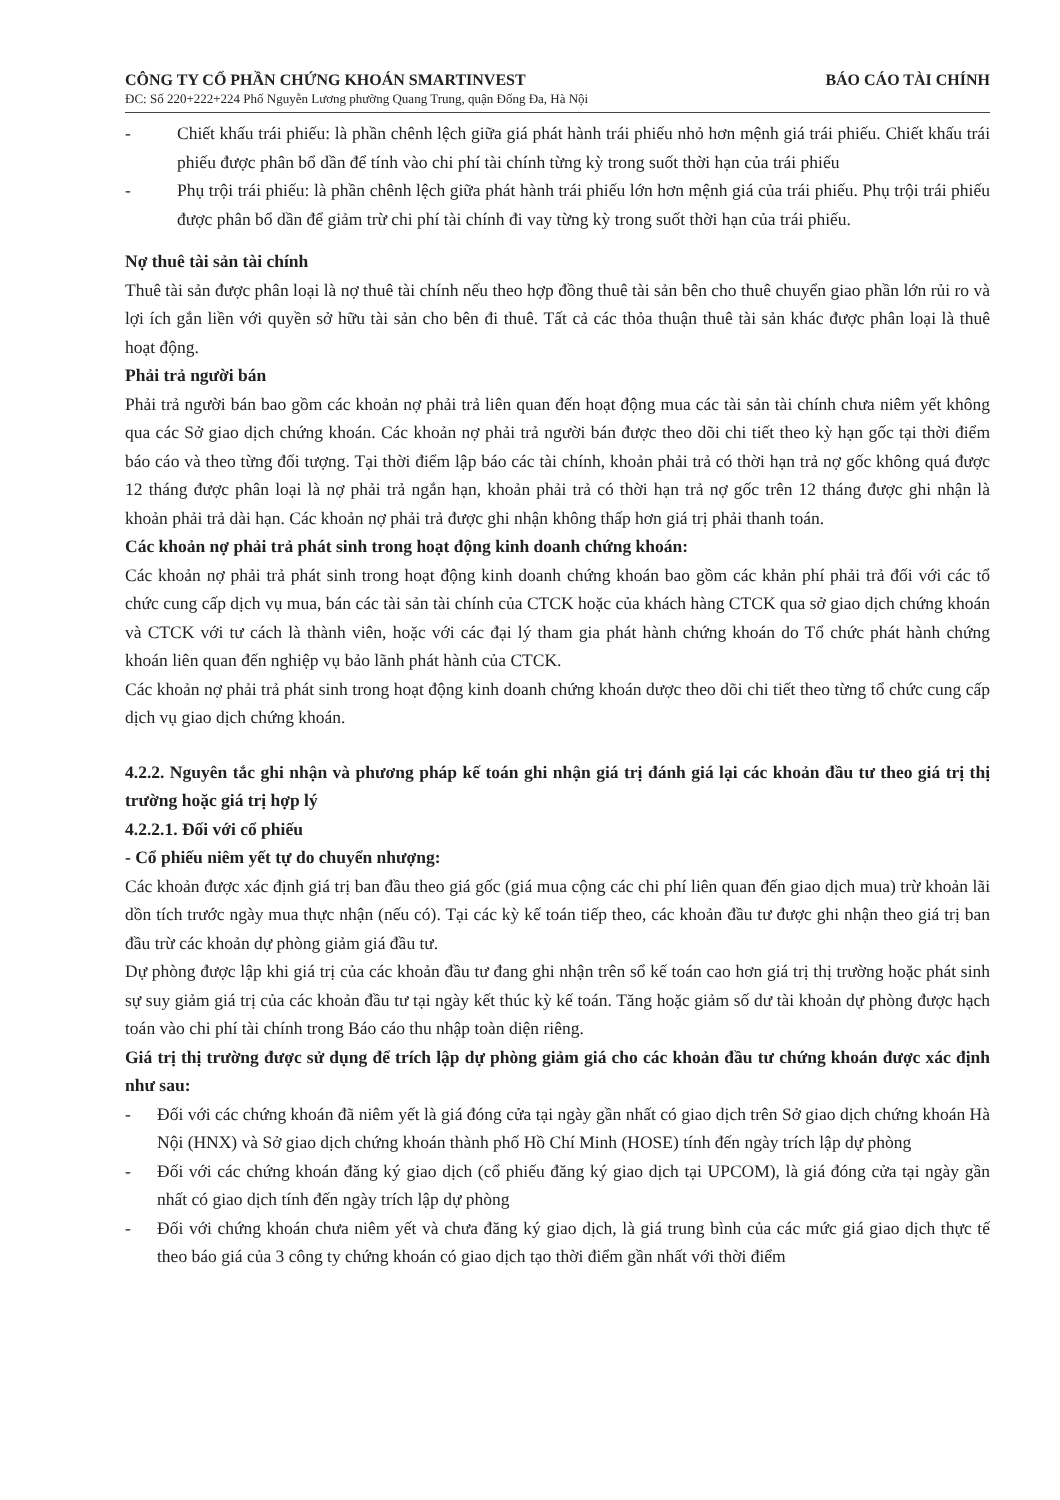CÔNG TY CỔ PHẦN CHỨNG KHOÁN SMARTINVEST BÁO CÁO TÀI CHÍNH
ĐC: Số 220+222+224 Phố Nguyễn Lương phường Quang Trung, quận Đống Đa, Hà Nội
- Chiết khấu trái phiếu: là phần chênh lệch giữa giá phát hành trái phiếu nhỏ hơn mệnh giá trái phiếu. Chiết khấu trái phiếu được phân bổ dần để tính vào chi phí tài chính từng kỳ trong suốt thời hạn của trái phiếu
- Phụ trội trái phiếu: là phần chênh lệch giữa phát hành trái phiếu lớn hơn mệnh giá của trái phiếu. Phụ trội trái phiếu được phân bổ dần để giảm trừ chi phí tài chính đi vay từng kỳ trong suốt thời hạn của trái phiếu.
Nợ thuê tài sản tài chính
Thuê tài sản được phân loại là nợ thuê tài chính nếu theo hợp đồng thuê tài sản bên cho thuê chuyển giao phần lớn rủi ro và lợi ích gắn liền với quyền sở hữu tài sản cho bên đi thuê. Tất cả các thỏa thuận thuê tài sản khác được phân loại là thuê hoạt động.
Phải trả người bán
Phải trả người bán bao gồm các khoản nợ phải trả liên quan đến hoạt động mua các tài sản tài chính chưa niêm yết không qua các Sở giao dịch chứng khoán. Các khoản nợ phải trả người bán được theo dõi chi tiết theo kỳ hạn gốc tại thời điểm báo cáo và theo từng đối tượng. Tại thời điểm lập báo các tài chính, khoản phải trả có thời hạn trả nợ gốc không quá được 12 tháng được phân loại là nợ phải trả ngắn hạn, khoản phải trả có thời hạn trả nợ gốc trên 12 tháng được ghi nhận là khoản phải trả dài hạn. Các khoản nợ phải trả được ghi nhận không thấp hơn giá trị phải thanh toán.
Các khoản nợ phải trả phát sinh trong hoạt động kinh doanh chứng khoán:
Các khoản nợ phải trả phát sinh trong hoạt động kinh doanh chứng khoán bao gồm các khản phí phải trả đối với các tổ chức cung cấp dịch vụ mua, bán các tài sản tài chính của CTCK hoặc của khách hàng CTCK qua sở giao dịch chứng khoán và CTCK với tư cách là thành viên, hoặc với các đại lý tham gia phát hành chứng khoán do Tổ chức phát hành chứng khoán liên quan đến nghiệp vụ bảo lãnh phát hành của CTCK.
Các khoản nợ phải trả phát sinh trong hoạt động kinh doanh chứng khoán dược theo dõi chi tiết theo từng tổ chức cung cấp dịch vụ giao dịch chứng khoán.
4.2.2. Nguyên tắc ghi nhận và phương pháp kế toán ghi nhận giá trị đánh giá lại các khoản đầu tư theo giá trị thị trường hoặc giá trị hợp lý
4.2.2.1. Đối với cổ phiếu
- Cổ phiếu niêm yết tự do chuyển nhượng:
Các khoản được xác định giá trị ban đầu theo giá gốc (giá mua cộng các chi phí liên quan đến giao dịch mua) trừ khoản lãi dồn tích trước ngày mua thực nhận (nếu có). Tại các kỳ kế toán tiếp theo, các khoản đầu tư được ghi nhận theo giá trị ban đầu trừ các khoản dự phòng giảm giá đầu tư.
Dự phòng được lập khi giá trị của các khoản đầu tư đang ghi nhận trên sổ kế toán cao hơn giá trị thị trường hoặc phát sinh sự suy giảm giá trị của các khoản đầu tư tại ngày kết thúc kỳ kế toán. Tăng hoặc giảm số dư tài khoản dự phòng được hạch toán vào chi phí tài chính trong Báo cáo thu nhập toàn diện riêng.
Giá trị thị trường được sử dụng để trích lập dự phòng giảm giá cho các khoản đầu tư chứng khoán được xác định như sau:
- Đối với các chứng khoán đã niêm yết là giá đóng cửa tại ngày gần nhất có giao dịch trên Sở giao dịch chứng khoán Hà Nội (HNX) và Sở giao dịch chứng khoán thành phố Hồ Chí Minh (HOSE) tính đến ngày trích lập dự phòng
- Đối với các chứng khoán đăng ký giao dịch (cổ phiếu đăng ký giao dịch tại UPCOM), là giá đóng cửa tại ngày gần nhất có giao dịch tính đến ngày trích lập dự phòng
- Đối với chứng khoán chưa niêm yết và chưa đăng ký giao dịch, là giá trung bình của các mức giá giao dịch thực tế theo báo giá của 3 công ty chứng khoán có giao dịch tạo thời điểm gần nhất với thời điểm